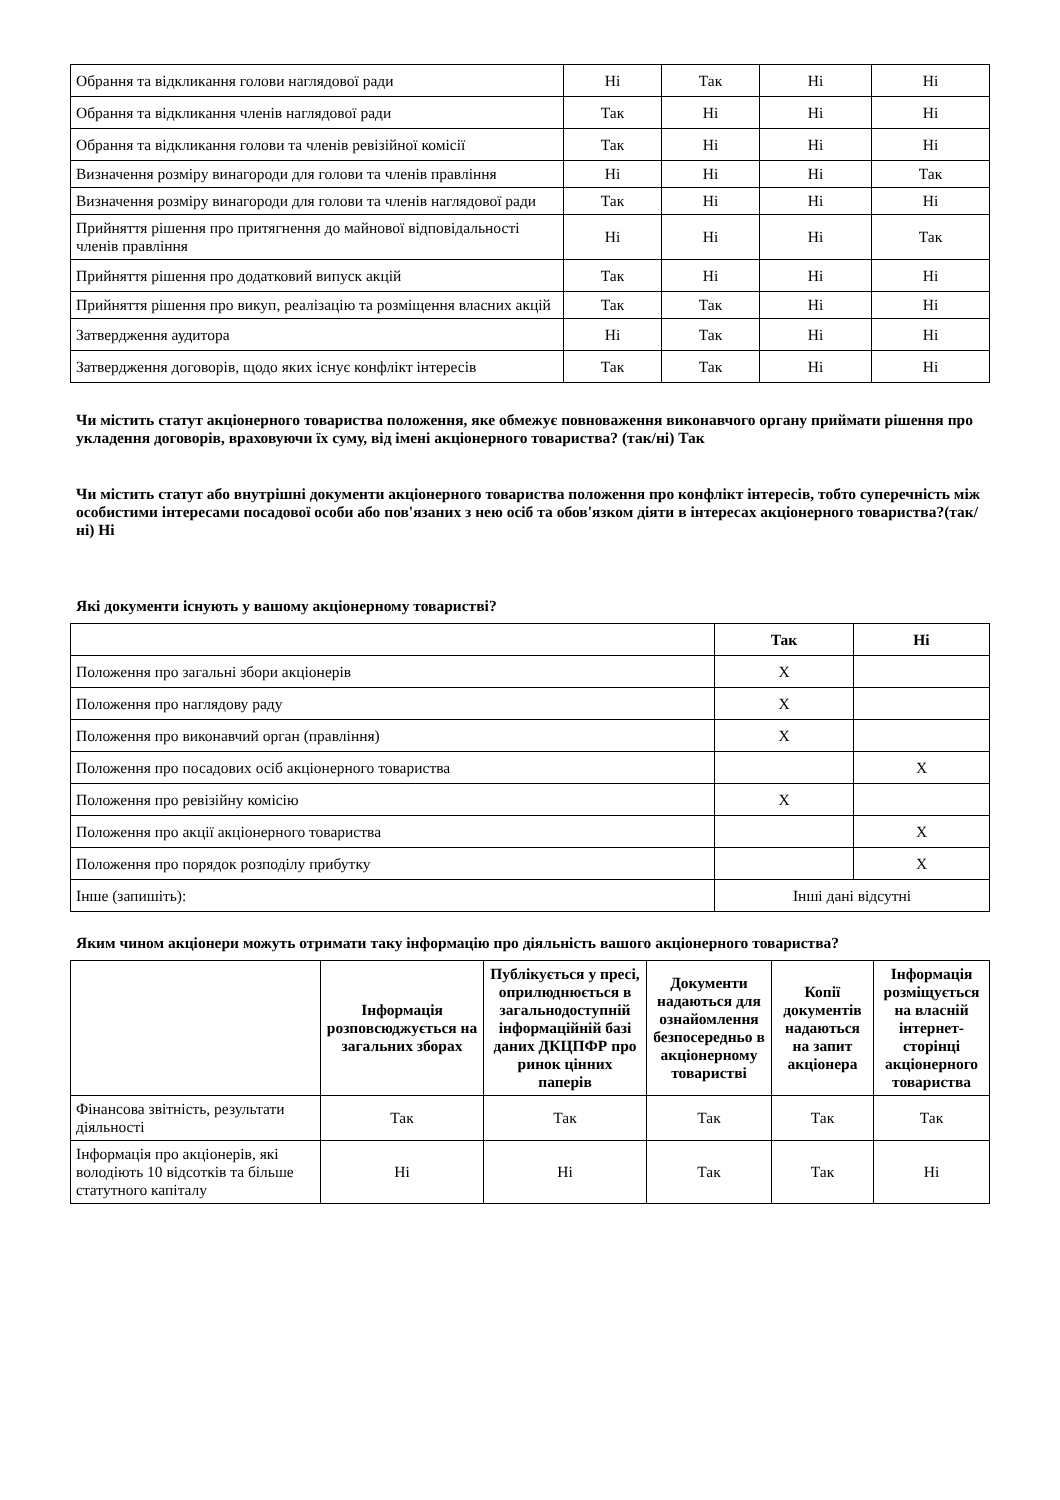| Обрання та відкликання голови наглядової ради | Ні | Так | Ні | Ні |
| Обрання та відкликання членів наглядової ради | Так | Ні | Ні | Ні |
| Обрання та відкликання голови та членів ревізійної комісії | Так | Ні | Ні | Ні |
| Визначення розміру винагороди для голови та членів правління | Ні | Ні | Ні | Так |
| Визначення розміру винагороди для голови та членів наглядової ради | Так | Ні | Ні | Ні |
| Прийняття рішення про притягнення до майнової відповідальності членів правління | Ні | Ні | Ні | Так |
| Прийняття рішення про додатковий випуск акцій | Так | Ні | Ні | Ні |
| Прийняття рішення про викуп, реалізацію та розміщення власних акцій | Так | Так | Ні | Ні |
| Затвердження аудитора | Ні | Так | Ні | Ні |
| Затвердження договорів, щодо яких існує конфлікт інтересів | Так | Так | Ні | Ні |
Чи містить статут акціонерного товариства положення, яке обмежує повноваження виконавчого органу приймати рішення про укладення договорів, враховуючи їх суму, від імені акціонерного товариства? (так/ні) Так
Чи містить статут або внутрішні документи акціонерного товариства положення про конфлікт інтересів, тобто суперечність між особистими інтересами посадової особи або пов'язаних з нею осіб та обов'язком діяти в інтересах акціонерного товариства?(так/ні) Ні
Які документи існують у вашому акціонерному товаристві?
| | Так | Ні |
| Положення про загальні збори акціонерів | X | |
| Положення про наглядову раду | X | |
| Положення про виконавчий орган (правління) | X | |
| Положення про посадових осіб акціонерного товариства | | X |
| Положення про ревізійну комісію | X | |
| Положення про акції акціонерного товариства | | X |
| Положення про порядок розподілу прибутку | | X |
| Інше (запишіть): | Інші дані відсутні | |
Яким чином акціонери можуть отримати таку інформацію про діяльність вашого акціонерного товариства?
| | Інформація розповсюджується на загальних зборах | Публікується у пресі, оприлюднюється в загальнодоступній інформаційній базі даних ДКЦПФР про ринок цінних паперів | Документи надаються для ознайомлення безпосередньо в акціонерному товаристві | Копії документів надаються на запит акціонера | Інформація розміщується на власній інтернет-сторінці акціонерного товариства |
| Фінансова звітність, результати діяльності | Так | Так | Так | Так | Так |
| Інформація про акціонерів, які володіють 10 відсотків та більше статутного капіталу | Ні | Ні | Так | Так | Ні |